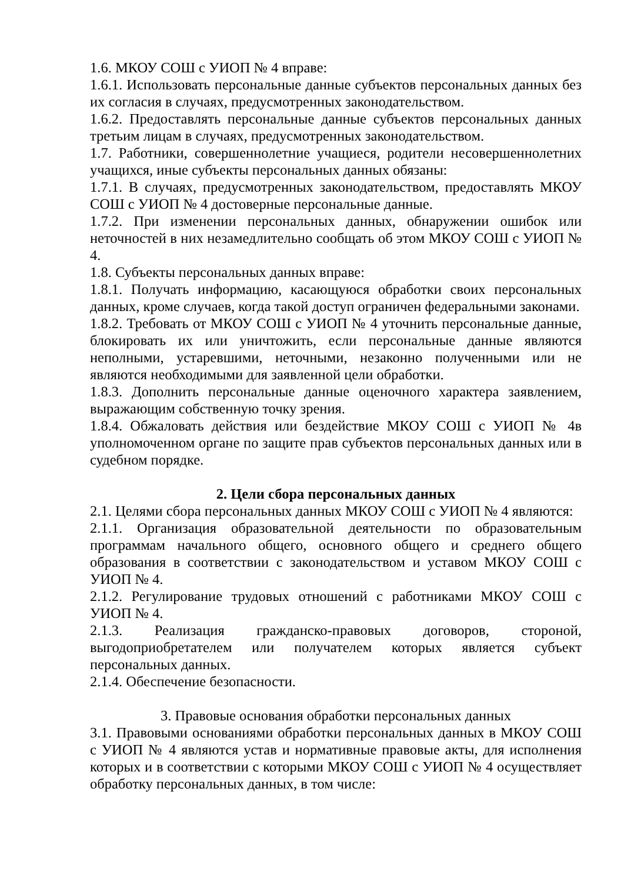1.6. МКОУ СОШ с УИОП № 4 вправе:
1.6.1. Использовать персональные данные субъектов персональных данных без их согласия в случаях, предусмотренных законодательством.
1.6.2. Предоставлять персональные данные субъектов персональных данных третьим лицам в случаях, предусмотренных законодательством.
1.7. Работники, совершеннолетние учащиеся, родители несовершеннолетних учащихся, иные субъекты персональных данных обязаны:
1.7.1. В случаях, предусмотренных законодательством, предоставлять МКОУ СОШ с УИОП № 4 достоверные персональные данные.
1.7.2. При изменении персональных данных, обнаружении ошибок или неточностей в них незамедлительно сообщать об этом МКОУ СОШ с УИОП № 4.
1.8. Субъекты персональных данных вправе:
1.8.1. Получать информацию, касающуюся обработки своих персональных данных, кроме случаев, когда такой доступ ограничен федеральными законами.
1.8.2. Требовать от МКОУ СОШ с УИОП № 4 уточнить персональные данные, блокировать их или уничтожить, если персональные данные являются неполными, устаревшими, неточными, незаконно полученными или не являются необходимыми для заявленной цели обработки.
1.8.3. Дополнить персональные данные оценочного характера заявлением, выражающим собственную точку зрения.
1.8.4. Обжаловать действия или бездействие МКОУ СОШ с УИОП № 4в уполномоченном органе по защите прав субъектов персональных данных или в судебном порядке.
2. Цели сбора персональных данных
2.1. Целями сбора персональных данных МКОУ СОШ с УИОП № 4 являются:
2.1.1. Организация образовательной деятельности по образовательным программам начального общего, основного общего и среднего общего образования в соответствии с законодательством и уставом МКОУ СОШ с УИОП № 4.
2.1.2. Регулирование трудовых отношений с работниками МКОУ СОШ с УИОП № 4.
2.1.3. Реализация гражданско-правовых договоров, стороной, выгодоприобретателем или получателем которых является субъект персональных данных.
2.1.4. Обеспечение безопасности.
3. Правовые основания обработки персональных данных
3.1. Правовыми основаниями обработки персональных данных в МКОУ СОШ с УИОП № 4 являются устав и нормативные правовые акты, для исполнения которых и в соответствии с которыми МКОУ СОШ с УИОП № 4 осуществляет обработку персональных данных, в том числе: